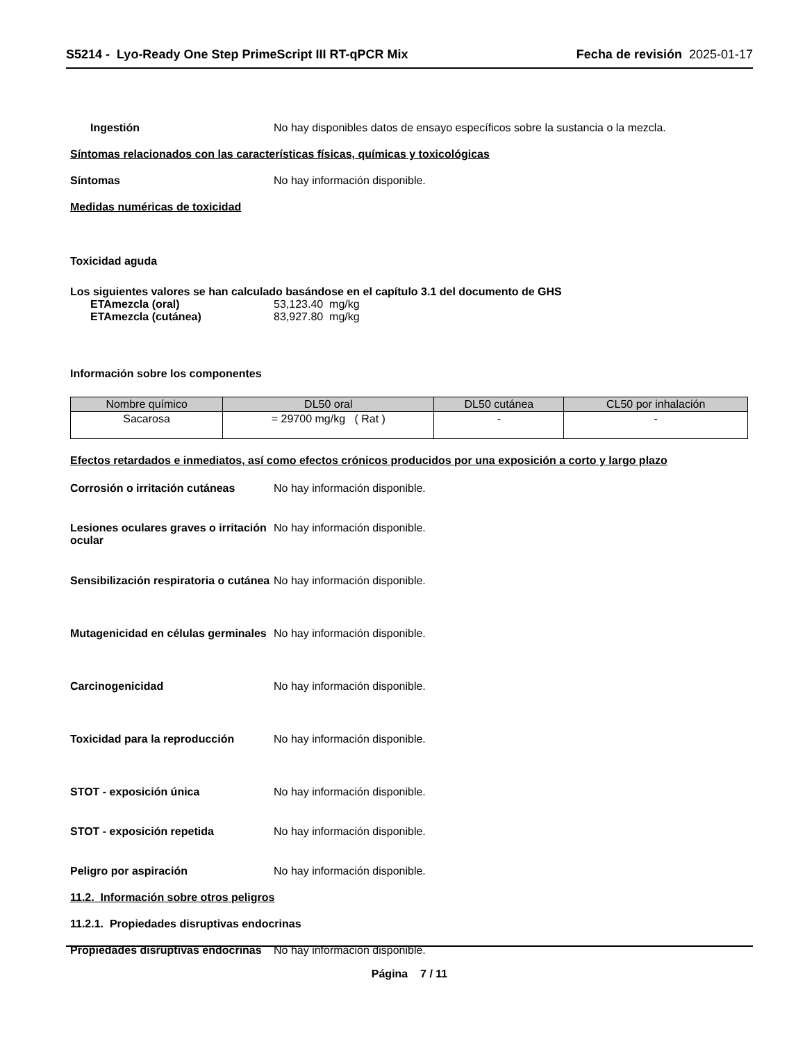S5214 - Lyo-Ready One Step PrimeScript III RT-qPCR Mix
Fecha de revisión 2025-01-17
Ingestión No hay disponibles datos de ensayo específicos sobre la sustancia o la mezcla.
Síntomas relacionados con las características físicas, químicas y toxicológicas
Síntomas No hay información disponible.
Medidas numéricas de toxicidad
Toxicidad aguda
Los siguientes valores se han calculado basándose en el capítulo 3.1 del documento de GHS
ETAmezcla (oral) 53,123.40 mg/kg
ETAmezcla (cutánea) 83,927.80 mg/kg
Información sobre los componentes
| Nombre químico | DL50 oral | DL50 cutánea | CL50 por inhalación |
| --- | --- | --- | --- |
| Sacarosa | = 29700 mg/kg ( Rat ) | - | - |
Efectos retardados e inmediatos, así como efectos crónicos producidos por una exposición a corto y largo plazo
Corrosión o irritación cutáneas
No hay información disponible.
Lesiones oculares graves o irritación ocular
No hay información disponible.
Sensibilización respiratoria o cutánea
No hay información disponible.
Mutagenicidad en células germinales
No hay información disponible.
Carcinogenicidad No hay información disponible.
Toxicidad para la reproducción No hay información disponible.
STOT - exposición única No hay información disponible.
STOT - exposición repetida No hay información disponible.
Peligro por aspiración No hay información disponible.
11.2. Información sobre otros peligros
11.2.1. Propiedades disruptivas endocrinas
Propiedades disruptivas endocrinas
No hay información disponible.
Página 7 / 11